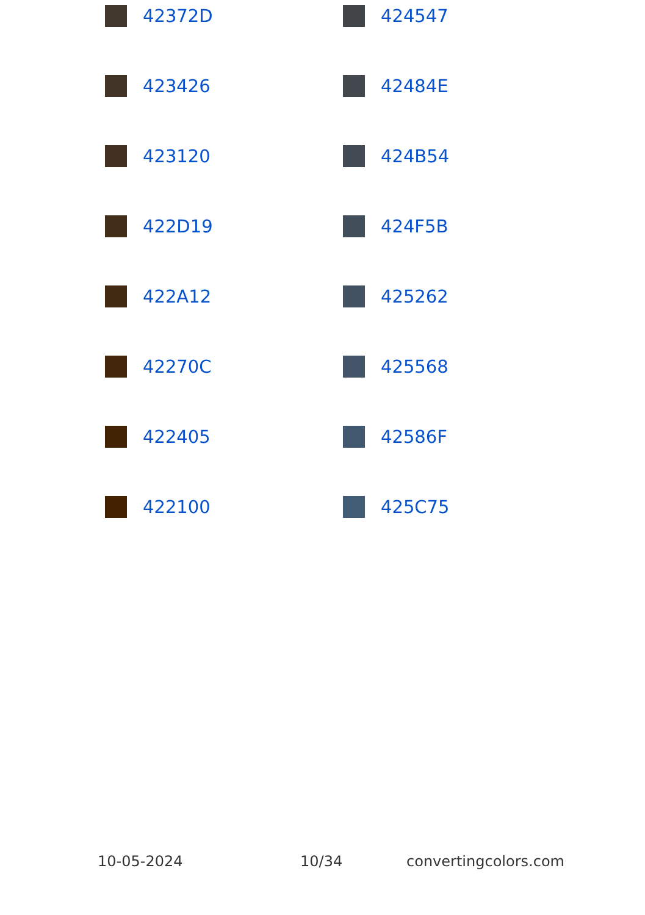42372D 424547
423426 42484E
423120 424B54
422D19 424F5B
422A12 425262
42270C 425568
422405 42586F
422100 425C75
10-05-2024 10/34 convertingcolors.com